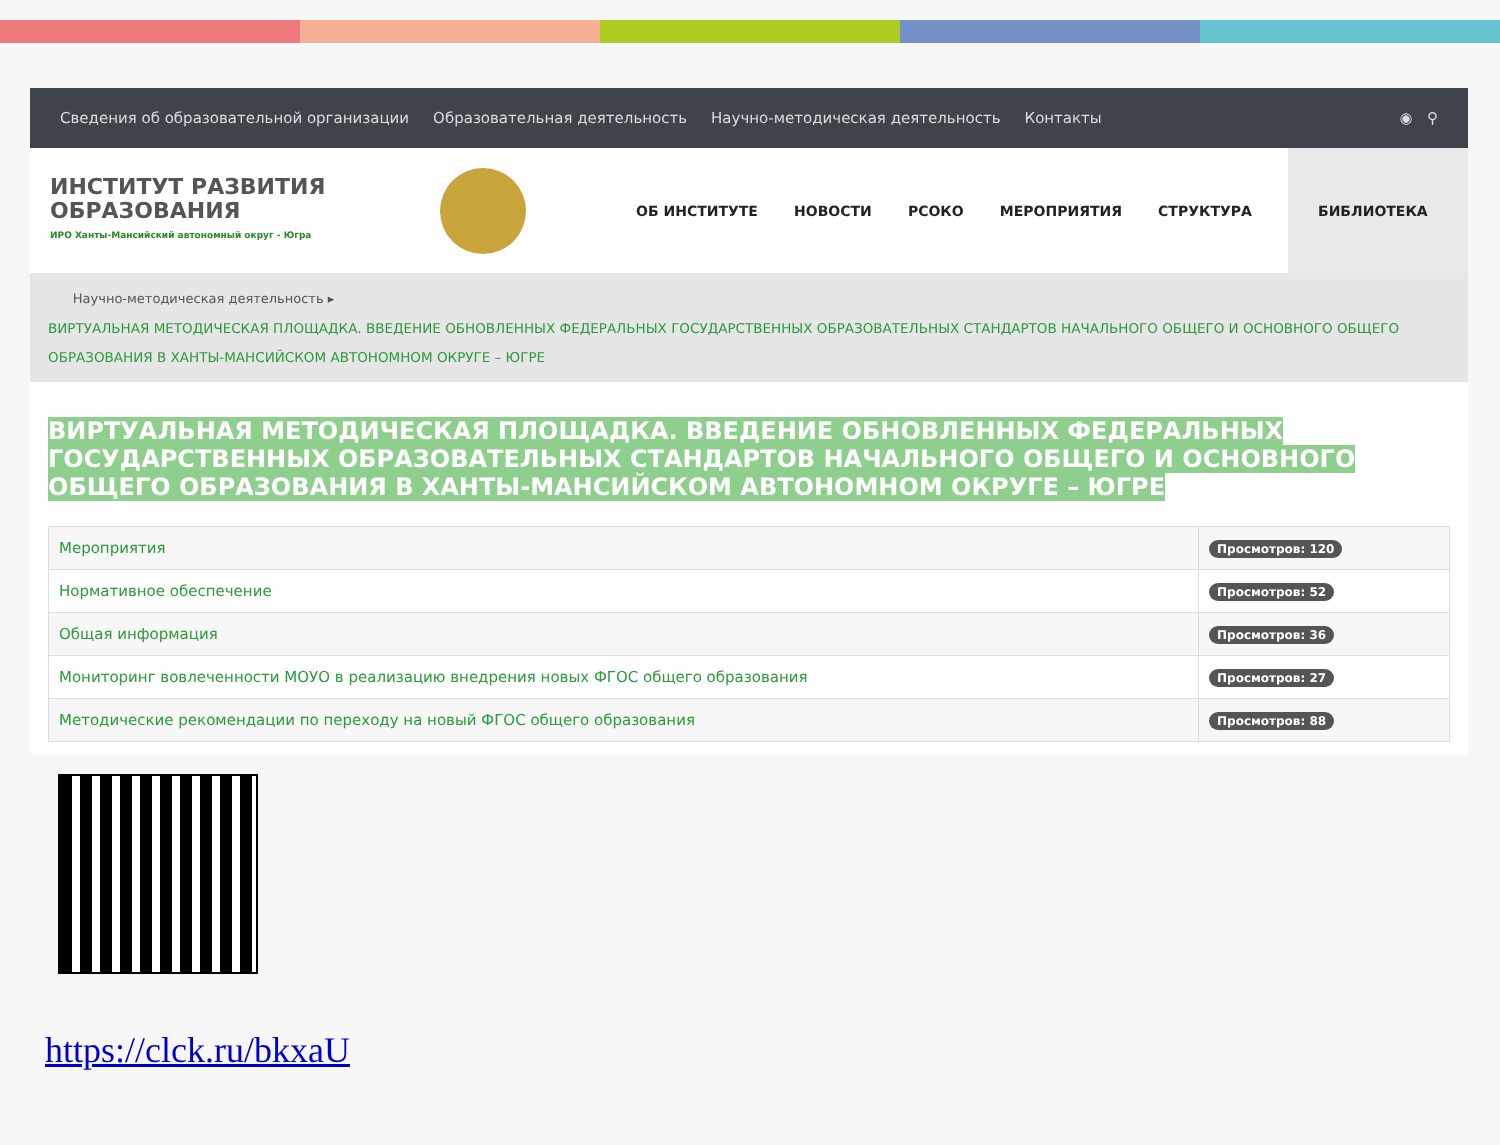Сведения об образовательной организации Образовательная деятельность Научно-методическая деятельность Контакты ◉ ⚲
ИНСТИТУТ РАЗВИТИЯ
ОБРАЗОВАНИЯ
ИРО Ханты-Мансийский автономный округ - Югра
ОБ ИНСТИТУТЕ НОВОСТИ РСОКО МЕРОПРИЯТИЯ СТРУКТУРА БИБЛИОТЕКА
Научно-методическая деятельность ▸
ВИРТУАЛЬНАЯ МЕТОДИЧЕСКАЯ ПЛОЩАДКА. ВВЕДЕНИЕ ОБНОВЛЕННЫХ ФЕДЕРАЛЬНЫХ ГОСУДАРСТВЕННЫХ ОБРАЗОВАТЕЛЬНЫХ СТАНДАРТОВ НАЧАЛЬНОГО ОБЩЕГО И ОСНОВНОГО ОБЩЕГО ОБРАЗОВАНИЯ В ХАНТЫ-МАНСИЙСКОМ АВТОНОМНОМ ОКРУГЕ – ЮГРЕ
ВИРТУАЛЬНАЯ МЕТОДИЧЕСКАЯ ПЛОЩАДКА. ВВЕДЕНИЕ ОБНОВЛЕННЫХ ФЕДЕРАЛЬНЫХ ГОСУДАРСТВЕННЫХ ОБРАЗОВАТЕЛЬНЫХ СТАНДАРТОВ НАЧАЛЬНОГО ОБЩЕГО И ОСНОВНОГО ОБЩЕГО ОБРАЗОВАНИЯ В ХАНТЫ-МАНСИЙСКОМ АВТОНОМНОМ ОКРУГЕ – ЮГРЕ
| Мероприятия | Просмотров: 120 |
| Нормативное обеспечение | Просмотров: 52 |
| Общая информация | Просмотров: 36 |
| Мониторинг вовлеченности МОУО в реализацию внедрения новых ФГОС общего образования | Просмотров: 27 |
| Методические рекомендации по переходу на новый ФГОС общего образования | Просмотров: 88 |
https://clck.ru/bkxaU